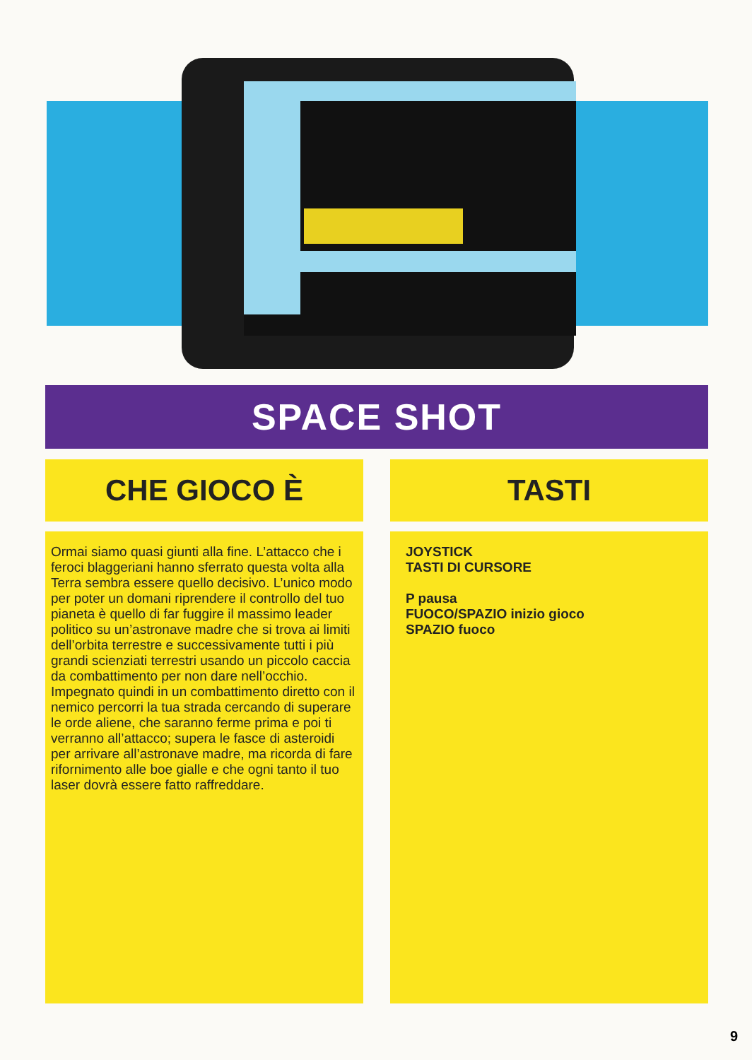SPACE SHOT
CHE GIOCO È
Ormai siamo quasi giunti alla fine. L’attacco che i feroci blaggeriani hanno sferrato questa volta alla Terra sembra essere quello decisivo. L’unico modo per poter un domani riprendere il controllo del tuo pianeta è quello di far fuggire il massimo leader politico su un’astronave madre che si trova ai limiti dell’orbita terrestre e successivamente tutti i più grandi scienziati terrestri usando un piccolo caccia da combattimento per non dare nell’occhio. Impegnato quindi in un combattimento diretto con il nemico percorri la tua strada cercando di superare le orde aliene, che saranno ferme prima e poi ti verranno all’attacco; supera le fasce di asteroidi per arrivare all’astronave madre, ma ricorda di fare rifornimento alle boe gialle e che ogni tanto il tuo laser dovrà essere fatto raffreddare.
TASTI
JOYSTICK
TASTI DI CURSORE
P pausa
FUOCO/SPAZIO inizio gioco
SPAZIO fuoco
9